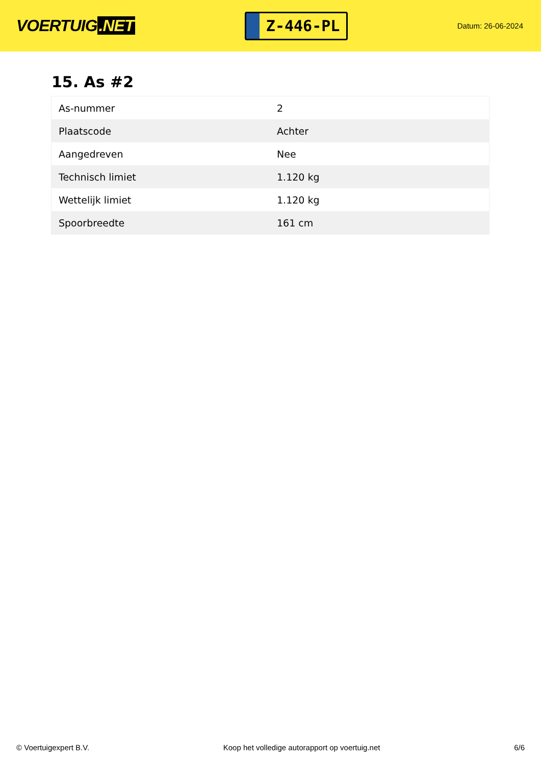VOERTUIG.NET
Z-446-PL
Datum: 26-06-2024
15. As #2
| As-nummer | 2 |
| Plaatscode | Achter |
| Aangedreven | Nee |
| Technisch limiet | 1.120 kg |
| Wettelijk limiet | 1.120 kg |
| Spoorbreedte | 161 cm |
© Voertuigexpert B.V. Koop het volledige autorapport op voertuig.net 6/6